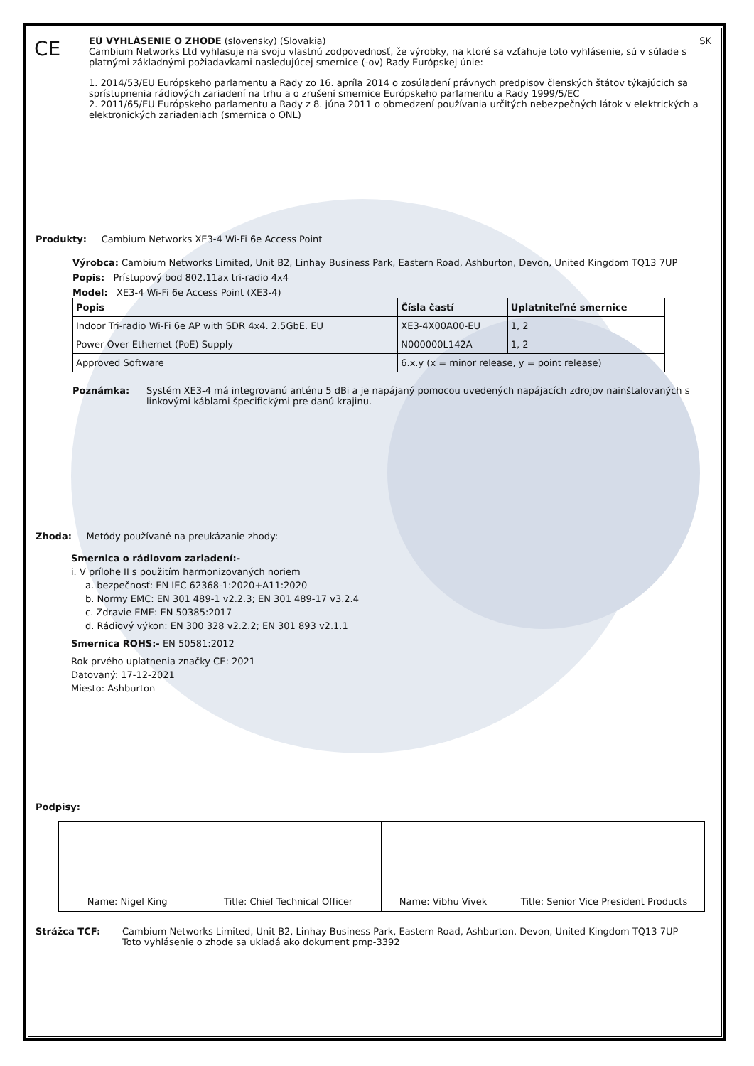CE
EÚ VYHLÁSENIE O ZHODE (slovensky) (Slovakia) SK
Cambium Networks Ltd vyhlasuje na svoju vlastnú zodpovednosť, že výrobky, na ktoré sa vzťahuje toto vyhlásenie, sú v súlade s platnými základnými požiadavkami nasledujúcej smernice (-ov) Rady Európskej únie:
1. 2014/53/EU Európskeho parlamentu a Rady zo 16. apríla 2014 o zosúladení právnych predpisov členských štátov týkajúcich sa sprístupnenia rádiových zariadení na trhu a o zrušení smernice Európskeho parlamentu a Rady 1999/5/EC
2. 2011/65/EU Európskeho parlamentu a Rady z 8. júna 2011 o obmedzení používania určitých nebezpečných látok v elektrických a elektronických zariadeniach (smernica o ONL)
Produkty: Cambium Networks XE3-4 Wi-Fi 6e Access Point
Výrobca: Cambium Networks Limited, Unit B2, Linhay Business Park, Eastern Road, Ashburton, Devon, United Kingdom TQ13 7UP
Popis: Prístupový bod 802.11ax tri-radio 4x4
Model: XE3-4 Wi-Fi 6e Access Point (XE3-4)
| Popis | Čísla častí | Uplatniteľné smernice |
| --- | --- | --- |
| Indoor Tri-radio Wi-Fi 6e AP with SDR 4x4. 2.5GbE. EU | XE3-4X00A00-EU | 1, 2 |
| Power Over Ethernet (PoE) Supply | N000000L142A | 1, 2 |
| Approved Software | 6.x.y (x = minor release, y = point release) | |
Poznámka: Systém XE3-4 má integrovanú anténu 5 dBi a je napájaný pomocou uvedených napájacích zdrojov nainštalovaných s linkovými káblami špecifickými pre danú krajinu.
Zhoda: Metódy používané na preukázanie zhody:
Smernica o rádiovom zariadení:-
i. V prílohe II s použitím harmonizovaných noriem
a. bezpečnosť: EN IEC 62368-1:2020+A11:2020
b. Normy EMC: EN 301 489-1 v2.2.3; EN 301 489-17 v3.2.4
c. Zdravie EME: EN 50385:2017
d. Rádiový výkon: EN 300 328 v2.2.2; EN 301 893 v2.1.1
Smernica ROHS:- EN 50581:2012
Rok prvého uplatnenia značky CE: 2021
Datovaný: 17-12-2021
Miesto: Ashburton
Podpisy:
Name: Nigel King Title: Chief Technical Officer
Name: Vibhu Vivek Title: Senior Vice President Products
Strážca TCF: Cambium Networks Limited, Unit B2, Linhay Business Park, Eastern Road, Ashburton, Devon, United Kingdom TQ13 7UP
Toto vyhlásenie o zhode sa ukladá ako dokument pmp-3392